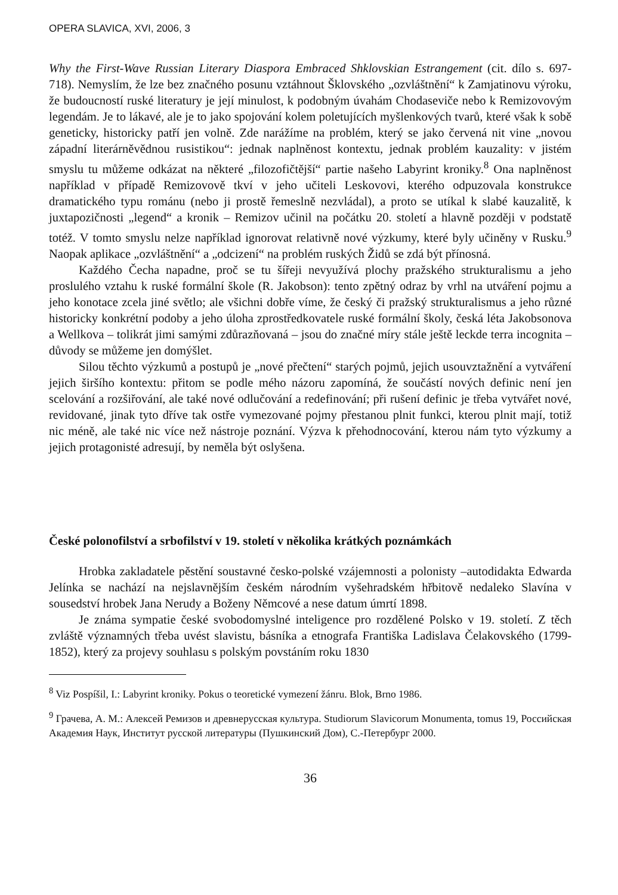OPERA SLAVICA, XVI, 2006, 3
Why the First-Wave Russian Literary Diaspora Embraced Shklovskian Estrangement (cit. dílo s. 697-718). Nemyslím, že lze bez značného posunu vztáhnout Šklovského „ozvláštnění“ k Zamjatinovu výroku, že budoucností ruské literatury je její minulost, k podobným úvahám Chodaseviče nebo k Remizovovým legendám. Je to lákavé, ale je to jako spojování kolem poletujících myšlenkových tvarů, které však k sobě geneticky, historicky patří jen volně. Zde narážíme na problém, který se jako červená nit vine „novou západní literárněvědnou rusistikou“: jednak naplněnost kontextu, jednak problém kauzality: v jistém smyslu tu můžeme odkázat na některé „filozofičtější“ partie našeho Labyrint kroniky.<sup>8</sup> Ona naplněnost například v případě Remizovově tkví v jeho učiteli Leskovovi, kterého odpuzovala konstrukce dramatického typu románu (nebo ji prostě řemeslně nezvládal), a proto se utíkal k slabé kauzalitě, k juxtapozičnosti „legend“ a kronik – Remizov učinil na počátku 20. století a hlavně později v podstatě totéž. V tomto smyslu nelze například ignorovat relativně nové výzkumy, které byly učiněny v Rusku.<sup>9</sup> Naopak aplikace „ozvláštnění“ a „odcizení“ na problém ruských Židů se zdá být přínosná.
Každého Čecha napadne, proč se tu šířeji nevyužívá plochy pražského strukturalismu a jeho proslulého vztahu k ruské formální škole (R. Jakobson): tento zpětný odraz by vrhl na utváření pojmu a jeho konotace zcela jiné světlo; ale všichni dobře víme, že český či pražský strukturalismus a jeho různé historicky konkrétní podoby a jeho úloha zprostředkovatele ruské formální školy, česká léta Jakobsonova a Wellkova – tolikrát jimi samými zdůrazňovaná – jsou do značné míry stále ještě leckde terra incognita – důvody se můžeme jen domýšlet.
Silou těchto výzkumů a postupů je „nové přečtení“ starých pojmů, jejich usouvztažnění a vytváření jejich širšího kontextu: přitom se podle mého názoru zapomíná, že součástí nových definic není jen scelování a rozšiřování, ale také nové odlučování a redefinování; při rušení definic je třeba vytvářet nové, revidované, jinak tyto dříve tak ostře vymezované pojmy přestanou plnit funkci, kterou plnit mají, totiž nic méně, ale také nic více než nástroje poznání. Výzva k přehodnocování, kterou nám tyto výzkumy a jejich protagonisté adresují, by neměla být oslyšena.
České polonofilství a srbofilství v 19. století v několika krátkých poznámkách
Hrobka zakladatele pěstění soustavné česko-polské vzájemnosti a polonisty –autodidakta Edwarda Jelínka se nachází na nejslavnějším českém národním vyšehradském hřbitově nedaleko Slavína v sousedství hrobek Jana Nerudy a Boženy Němcové a nese datum úmrtí 1898.
Je známa sympatie české svobodomyslné inteligence pro rozdělené Polsko v 19. století. Z těch zvláště významných třeba uvést slavistu, básníka a etnografa Františka Ladislava Čelakovského (1799-1852), který za projevy souhlasu s polským povstáním roku 1830
<sup>8</sup> Viz Pospíšil, I.: Labyrint kroniky. Pokus o teoretické vymezení žánru. Blok, Brno 1986.
<sup>9</sup> Грачева, А. М.: Алексей Ремизов и древнерусская культура. Studiorum Slavicorum Monumenta, tomus 19, Российская Академия Наук, Институт русской литературы (Пушкинский Дом), С.-Петербург 2000.
36